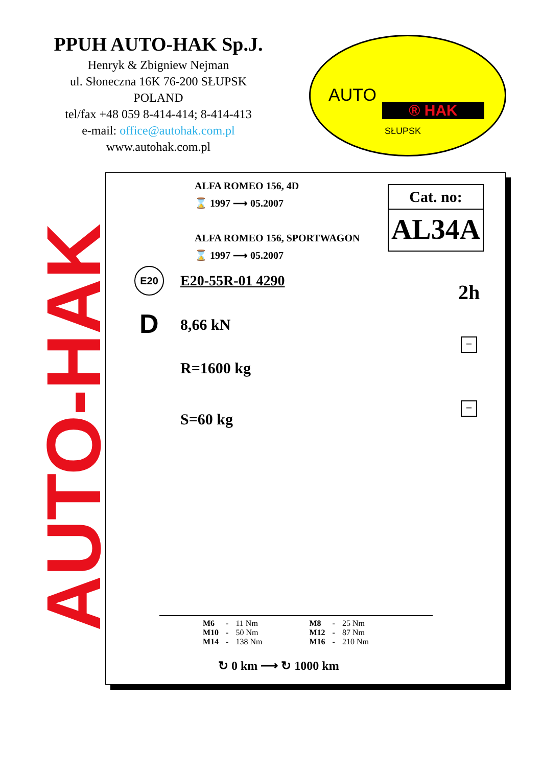PPUH AUTO-HAK Sp.J.
Henryk & Zbigniew Nejman
ul. Słoneczna 16K 76-200 SŁUPSK
POLAND
tel/fax +48 059 8-414-414; 8-414-413
e-mail: office@autohak.com.pl
www.autohak.com.pl
AUTO
® HAK
SŁUPSK
AUTO-HAK
ALFA ROMEO 156, 4D
⌛ 1997 ⟶ 05.2007
ALFA ROMEO 156, SPORTWAGON
⌛ 1997 ⟶ 05.2007
Cat. no:
AL34A
E20
E20-55R-01 4290 2h
D 8,66 kN
R=1600 kg
S=60 kg
−
−
| M6 | - | 11 Nm | M8 | - | 25 Nm |
| M10 | - | 50 Nm | M12 | - | 87 Nm |
| M14 | - | 138 Nm | M16 | - | 210 Nm |
↻ 0 km ⟶ ↻ 1000 km